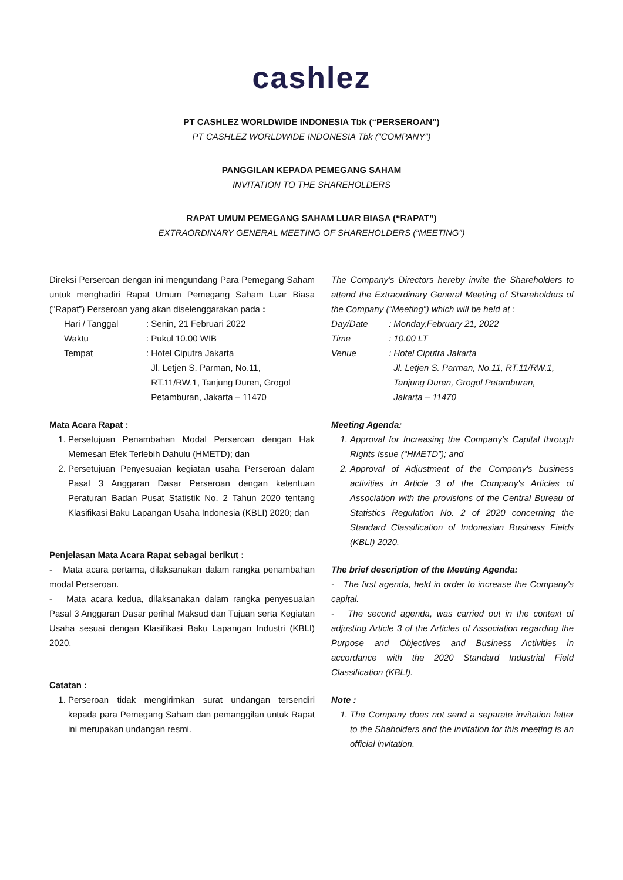cashlez
PT CASHLEZ WORLDWIDE INDONESIA Tbk (“PERSEROAN”)
PT CASHLEZ WORLDWIDE INDONESIA Tbk (”COMPANY”)
PANGGILAN KEPADA PEMEGANG SAHAM
INVITATION TO THE SHAREHOLDERS
RAPAT UMUM PEMEGANG SAHAM LUAR BIASA (“RAPAT”)
EXTRAORDINARY GENERAL MEETING OF SHAREHOLDERS (“MEETING”)
Direksi Perseroan dengan ini mengundang Para Pemegang Saham untuk menghadiri Rapat Umum Pemegang Saham Luar Biasa ("Rapat”) Perseroan yang akan diselenggarakan pada :
| Hari / Tanggal | : Senin, 21 Februari 2022 |
| Waktu | : Pukul 10.00 WIB |
| Tempat | : Hotel Ciputra Jakarta Jl. Letjen S. Parman, No.11, RT.11/RW.1, Tanjung Duren, Grogol Petamburan, Jakarta – 11470 |
Mata Acara Rapat :
1. Persetujuan Penambahan Modal Perseroan dengan Hak Memesan Efek Terlebih Dahulu (HMETD); dan
2. Persetujuan Penyesuaian kegiatan usaha Perseroan dalam Pasal 3 Anggaran Dasar Perseroan dengan ketentuan Peraturan Badan Pusat Statistik No. 2 Tahun 2020 tentang Klasifikasi Baku Lapangan Usaha Indonesia (KBLI) 2020; dan
Penjelasan Mata Acara Rapat sebagai berikut :
- Mata acara pertama, dilaksanakan dalam rangka penambahan modal Perseroan.
- Mata acara kedua, dilaksanakan dalam rangka penyesuaian Pasal 3 Anggaran Dasar perihal Maksud dan Tujuan serta Kegiatan Usaha sesuai dengan Klasifikasi Baku Lapangan Industri (KBLI) 2020.
Catatan :
1. Perseroan tidak mengirimkan surat undangan tersendiri kepada para Pemegang Saham dan pemanggilan untuk Rapat ini merupakan undangan resmi.
The Company’s Directors hereby invite the Shareholders to attend the Extraordinary General Meeting of Shareholders of the Company (“Meeting”) which will be held at :
| Day/Date | : Monday,February 21, 2022 |
| Time | : 10.00 LT |
| Venue | : Hotel Ciputra Jakarta Jl. Letjen S. Parman, No.11, RT.11/RW.1, Tanjung Duren, Grogol Petamburan, Jakarta – 11470 |
Meeting Agenda:
1. Approval for Increasing the Company’s Capital through Rights Issue (“HMETD”); and
2. Approval of Adjustment of the Company's business activities in Article 3 of the Company's Articles of Association with the provisions of the Central Bureau of Statistics Regulation No. 2 of 2020 concerning the Standard Classification of Indonesian Business Fields (KBLI) 2020.
The brief description of the Meeting Agenda:
- The first agenda, held in order to increase the Company's capital.
- The second agenda, was carried out in the context of adjusting Article 3 of the Articles of Association regarding the Purpose and Objectives and Business Activities in accordance with the 2020 Standard Industrial Field Classification (KBLI).
Note :
1. The Company does not send a separate invitation letter to the Shaholders and the invitation for this meeting is an official invitation.